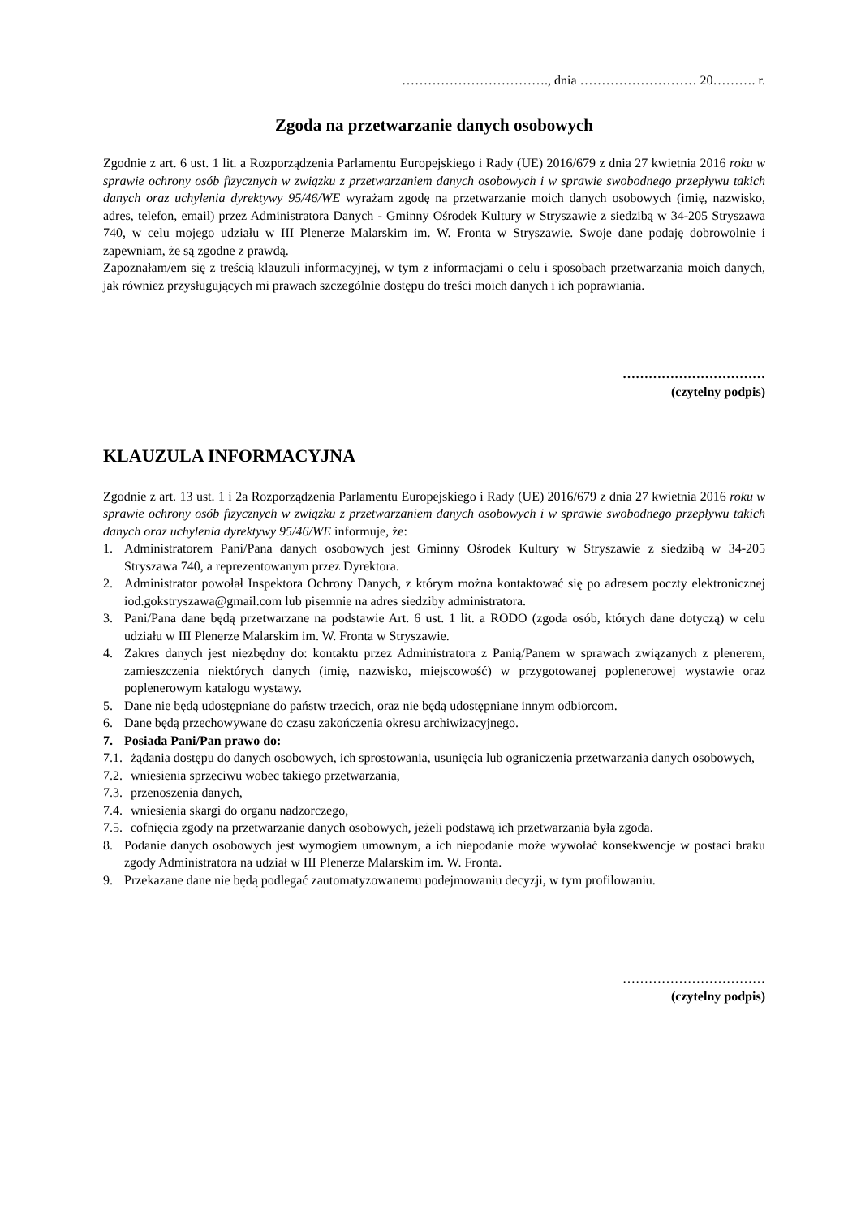……………………………., dnia ……………………… 20………. r.
Zgoda na przetwarzanie danych osobowych
Zgodnie z art. 6 ust. 1 lit. a Rozporządzenia Parlamentu Europejskiego i Rady (UE) 2016/679 z dnia 27 kwietnia 2016 roku w sprawie ochrony osób fizycznych w związku z przetwarzaniem danych osobowych i w sprawie swobodnego przepływu takich danych oraz uchylenia dyrektywy 95/46/WE wyrażam zgodę na przetwarzanie moich danych osobowych (imię, nazwisko, adres, telefon, email) przez Administratora Danych - Gminny Ośrodek Kultury w Stryszawie z siedzibą w 34-205 Stryszawa 740, w celu mojego udziału w III Plenerze Malarskim im. W. Fronta w Stryszawie. Swoje dane podaję dobrowolnie i zapewniam, że są zgodne z prawdą.
Zapoznałam/em się z treścią klauzuli informacyjnej, w tym z informacjami o celu i sposobach przetwarzania moich danych, jak również przysługujących mi prawach szczególnie dostępu do treści moich danych i ich poprawiania.
……………………………
(czytelny podpis)
KLAUZULA INFORMACYJNA
Zgodnie z art. 13 ust. 1 i 2a Rozporządzenia Parlamentu Europejskiego i Rady (UE) 2016/679 z dnia 27 kwietnia 2016 roku w sprawie ochrony osób fizycznych w związku z przetwarzaniem danych osobowych i w sprawie swobodnego przepływu takich danych oraz uchylenia dyrektywy 95/46/WE informuje, że:
1. Administratorem Pani/Pana danych osobowych jest Gminny Ośrodek Kultury w Stryszawie z siedzibą w 34-205 Stryszawa 740, a reprezentowanym przez Dyrektora.
2. Administrator powołał Inspektora Ochrony Danych, z którym można kontaktować się po adresem poczty elektronicznej iod.gokstryszawa@gmail.com lub pisemnie na adres siedziby administratora.
3. Pani/Pana dane będą przetwarzane na podstawie Art. 6 ust. 1 lit. a RODO (zgoda osób, których dane dotyczą) w celu udziału w III Plenerze Malarskim im. W. Fronta w Stryszawie.
4. Zakres danych jest niezbędny do: kontaktu przez Administratora z Panią/Panem w sprawach związanych z plenerem, zamieszczenia niektórych danych (imię, nazwisko, miejscowość) w przygotowanej poplenerowej wystawie oraz poplenerowym katalogu wystawy.
5. Dane nie będą udostępniane do państw trzecich, oraz nie będą udostępniane innym odbiorcom.
6. Dane będą przechowywane do czasu zakończenia okresu archiwizacyjnego.
7. Posiada Pani/Pan prawo do:
7.1. żądania dostępu do danych osobowych, ich sprostowania, usunięcia lub ograniczenia przetwarzania danych osobowych,
7.2. wniesienia sprzeciwu wobec takiego przetwarzania,
7.3. przenoszenia danych,
7.4. wniesienia skargi do organu nadzorczego,
7.5. cofnięcia zgody na przetwarzanie danych osobowych, jeżeli podstawą ich przetwarzania była zgoda.
8. Podanie danych osobowych jest wymogiem umownym, a ich niepodanie może wywołać konsekwencje w postaci braku zgody Administratora na udział w III Plenerze Malarskim im. W. Fronta.
9. Przekazane dane nie będą podlegać zautomatyzowanemu podejmowaniu decyzji, w tym profilowaniu.
……………………………
(czytelny podpis)